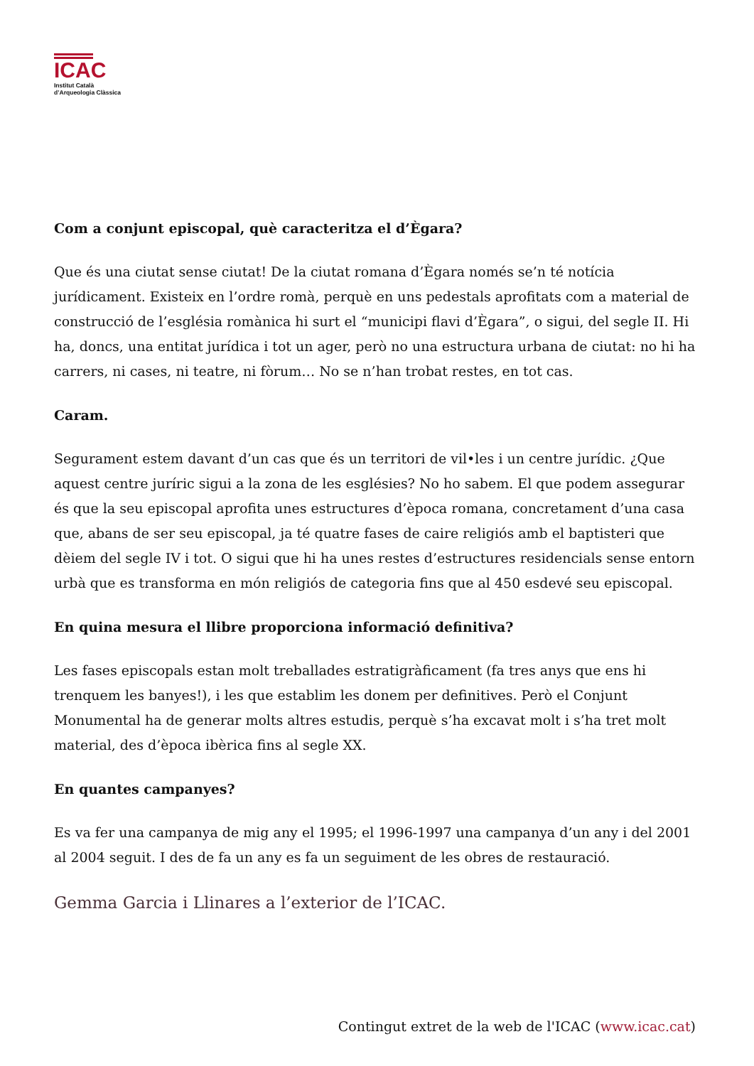ICAC
Institut Català
d’Arqueologia Clàssica
Com a conjunt episcopal, què caracteritza el d’Ègara?
Que és una ciutat sense ciutat! De la ciutat romana d’Ègara només se’n té notícia jurídicament. Existeix en l’ordre romà, perquè en uns pedestals aprofitats com a material de construcció de l’església romànica hi surt el “municipi flavi d’Ègara”, o sigui, del segle II. Hi ha, doncs, una entitat jurídica i tot un ager, però no una estructura urbana de ciutat: no hi ha carrers, ni cases, ni teatre, ni fòrum… No se n’han trobat restes, en tot cas.
Caram.
Segurament estem davant d’un cas que és un territori de vil•les i un centre jurídic. ¿Que aquest centre juríric sigui a la zona de les esglésies? No ho sabem. El que podem assegurar és que la seu episcopal aprofita unes estructures d’època romana, concretament d’una casa que, abans de ser seu episcopal, ja té quatre fases de caire religiós amb el baptisteri que dèiem del segle IV i tot. O sigui que hi ha unes restes d’estructures residencials sense entorn urbà que es transforma en món religiós de categoria fins que al 450 esdevé seu episcopal.
En quina mesura el llibre proporciona informació definitiva?
Les fases episcopals estan molt treballades estratigràficament (fa tres anys que ens hi trenquem les banyes!), i les que establim les donem per definitives. Però el Conjunt Monumental ha de generar molts altres estudis, perquè s’ha excavat molt i s’ha tret molt material, des d’època ibèrica fins al segle XX.
En quantes campanyes?
Es va fer una campanya de mig any el 1995; el 1996-1997 una campanya d’un any i del 2001 al 2004 seguit. I des de fa un any es fa un seguiment de les obres de restauració.
Gemma Garcia i Llinares a l’exterior de l’ICAC.
Contingut extret de la web de l'ICAC (www.icac.cat)